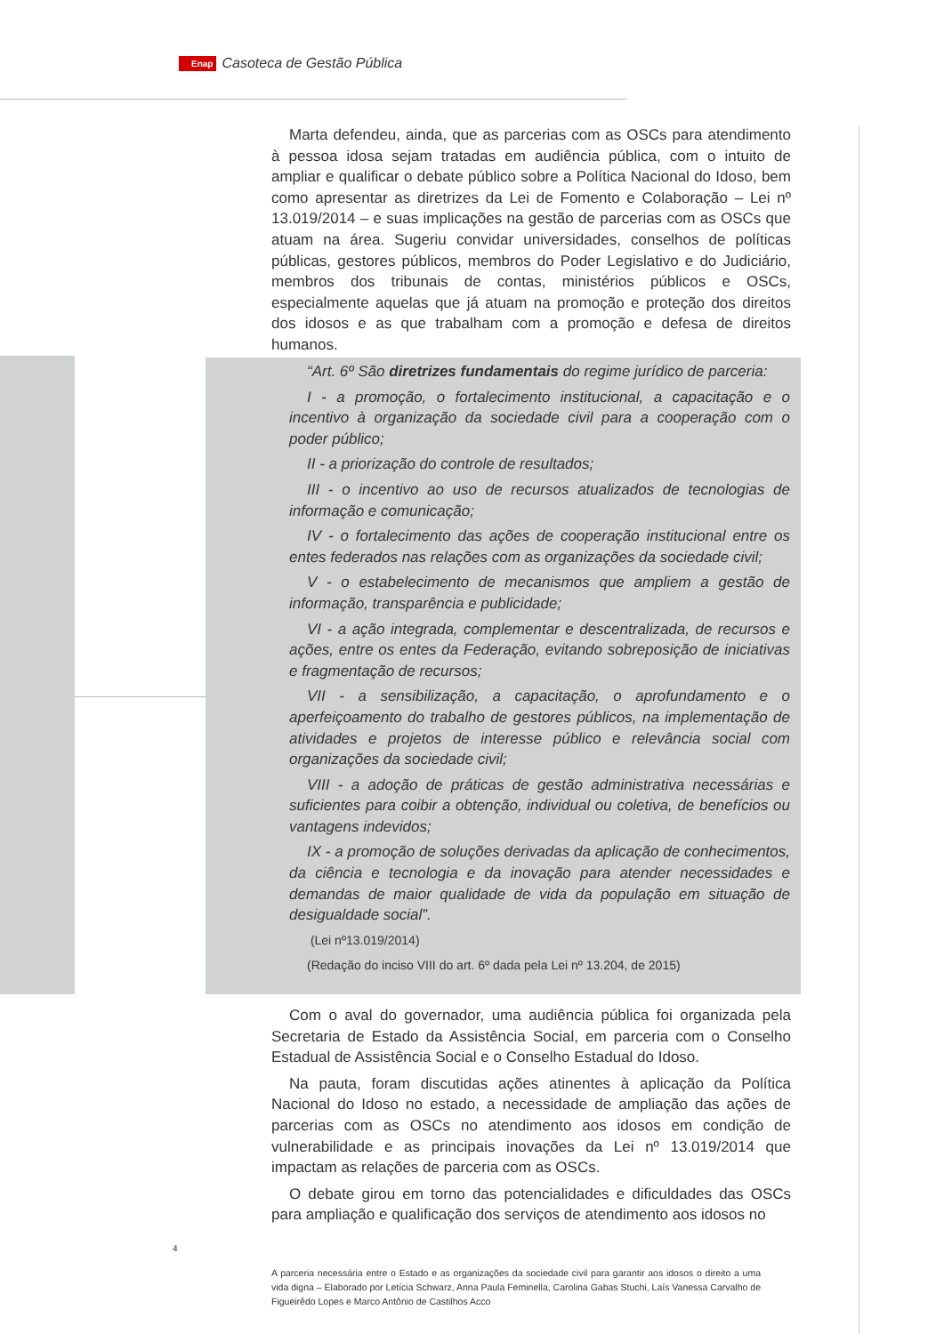Enap Casoteca de Gestão Pública
Marta defendeu, ainda, que as parcerias com as OSCs para atendimento à pessoa idosa sejam tratadas em audiência pública, com o intuito de ampliar e qualificar o debate público sobre a Política Nacional do Idoso, bem como apresentar as diretrizes da Lei de Fomento e Colaboração – Lei nº 13.019/2014 – e suas implicações na gestão de parcerias com as OSCs que atuam na área. Sugeriu convidar universidades, conselhos de políticas públicas, gestores públicos, membros do Poder Legislativo e do Judiciário, membros dos tribunais de contas, ministérios públicos e OSCs, especialmente aquelas que já atuam na promoção e proteção dos direitos dos idosos e as que trabalham com a promoção e defesa de direitos humanos.
“Art. 6º São diretrizes fundamentais do regime jurídico de parceria:
I - a promoção, o fortalecimento institucional, a capacitação e o incentivo à organização da sociedade civil para a cooperação com o poder público;
II - a priorização do controle de resultados;
III - o incentivo ao uso de recursos atualizados de tecnologias de informação e comunicação;
IV - o fortalecimento das ações de cooperação institucional entre os entes federados nas relações com as organizações da sociedade civil;
V - o estabelecimento de mecanismos que ampliem a gestão de informação, transparência e publicidade;
VI - a ação integrada, complementar e descentralizada, de recursos e ações, entre os entes da Federação, evitando sobreposição de iniciativas e fragmentação de recursos;
VII - a sensibilização, a capacitação, o aprofundamento e o aperfeiçoamento do trabalho de gestores públicos, na implementação de atividades e projetos de interesse público e relevância social com organizações da sociedade civil;
VIII - a adoção de práticas de gestão administrativa necessárias e suficientes para coibir a obtenção, individual ou coletiva, de benefícios ou vantagens indevidos;
IX - a promoção de soluções derivadas da aplicação de conhecimentos, da ciência e tecnologia e da inovação para atender necessidades e demandas de maior qualidade de vida da população em situação de desigualdade social”.
(Lei nº13.019/2014)
(Redação do inciso VIII do art. 6º dada pela Lei nº 13.204, de 2015)
Com o aval do governador, uma audiência pública foi organizada pela Secretaria de Estado da Assistência Social, em parceria com o Conselho Estadual de Assistência Social e o Conselho Estadual do Idoso.
Na pauta, foram discutidas ações atinentes à aplicação da Política Nacional do Idoso no estado, a necessidade de ampliação das ações de parcerias com as OSCs no atendimento aos idosos em condição de vulnerabilidade e as principais inovações da Lei nº 13.019/2014 que impactam as relações de parceria com as OSCs.
O debate girou em torno das potencialidades e dificuldades das OSCs para ampliação e qualificação dos serviços de atendimento aos idosos no
4
A parceria necessária entre o Estado e as organizações da sociedade civil para garantir aos idosos o direito a uma vida digna – Elaborado por Letícia Schwarz, Anna Paula Feminella, Carolina Gabas Stuchi, Laís Vanessa Carvalho de Figueirêdo Lopes e Marco Antônio de Castilhos Acco